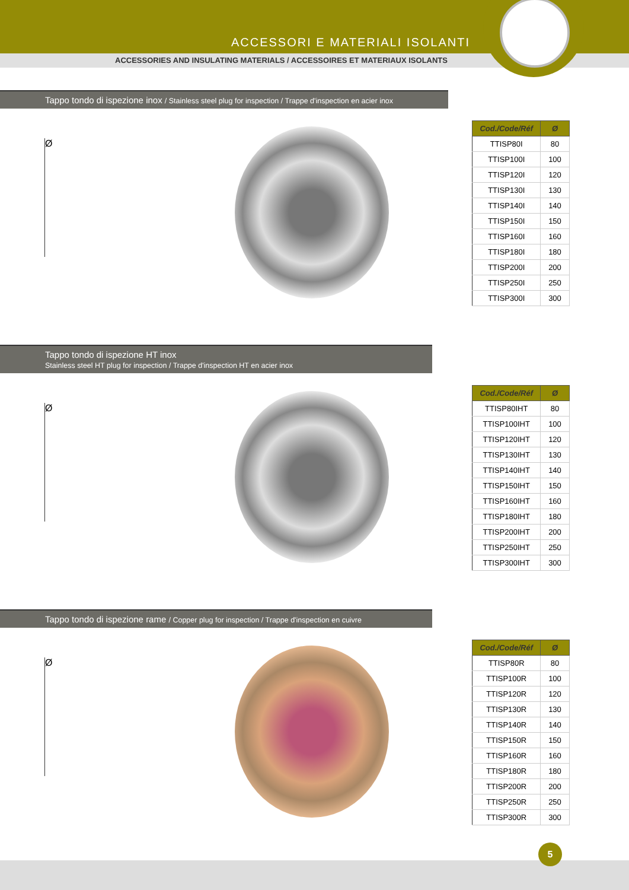ACCESSORI E MATERIALI ISOLANTI
ACCESSORIES AND INSULATING MATERIALS / ACCESSOIRES ET MATERIAUX ISOLANTS
Tappo tondo di ispezione inox / Stainless steel plug for inspection / Trappe d'inspection en acier inox
Ø
| Cod./Code/Réf | Ø |
| --- | --- |
| TTISP80I | 80 |
| TTISP100I | 100 |
| TTISP120I | 120 |
| TTISP130I | 130 |
| TTISP140I | 140 |
| TTISP150I | 150 |
| TTISP160I | 160 |
| TTISP180I | 180 |
| TTISP200I | 200 |
| TTISP250I | 250 |
| TTISP300I | 300 |
Tappo tondo di ispezione HT inox
Stainless steel HT plug for inspection / Trappe d'inspection HT en acier inox
Ø
| Cod./Code/Réf | Ø |
| --- | --- |
| TTISP80IHT | 80 |
| TTISP100IHT | 100 |
| TTISP120IHT | 120 |
| TTISP130IHT | 130 |
| TTISP140IHT | 140 |
| TTISP150IHT | 150 |
| TTISP160IHT | 160 |
| TTISP180IHT | 180 |
| TTISP200IHT | 200 |
| TTISP250IHT | 250 |
| TTISP300IHT | 300 |
Tappo tondo di ispezione rame / Copper plug for inspection / Trappe d'inspection en cuivre
Ø
| Cod./Code/Réf | Ø |
| --- | --- |
| TTISP80R | 80 |
| TTISP100R | 100 |
| TTISP120R | 120 |
| TTISP130R | 130 |
| TTISP140R | 140 |
| TTISP150R | 150 |
| TTISP160R | 160 |
| TTISP180R | 180 |
| TTISP200R | 200 |
| TTISP250R | 250 |
| TTISP300R | 300 |
5